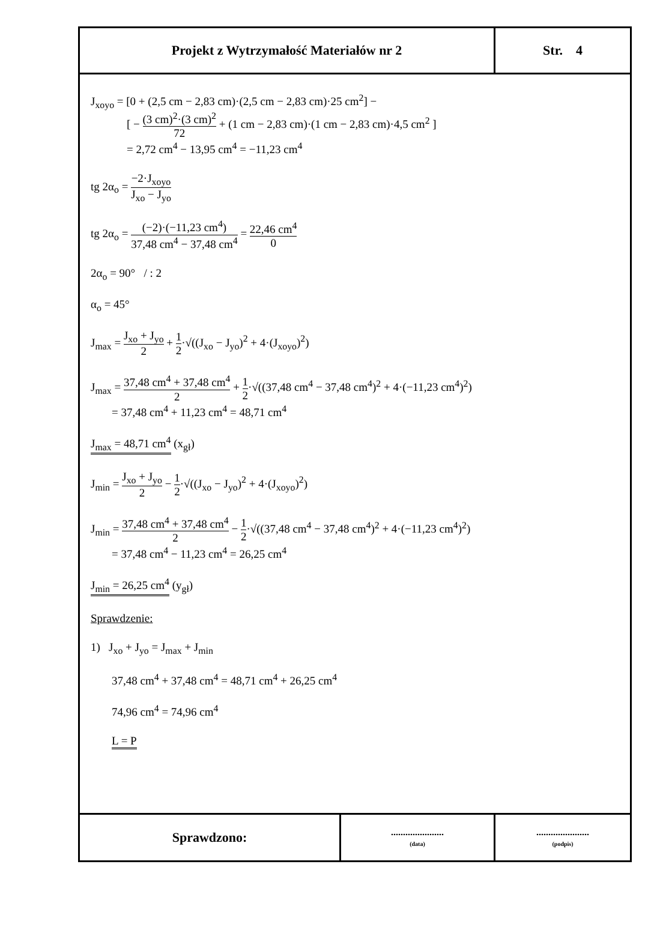| Projekt z Wytrzymałość Materiałów nr 2 | Str. 4 |
J<sub>xoyo</sub> = [0 + (2,5 cm − 2,83 cm)·(2,5 cm − 2,83 cm)·25 cm<sup>2</sup>] −
[ − (3 cm)<sup>2</sup>·(3 cm)<sup>2</sup> 72 + (1 cm − 2,83 cm)·(1 cm − 2,83 cm)·4,5 cm<sup>2</sup> ]
= 2,72 cm<sup>4</sup> − 13,95 cm<sup>4</sup> = −11,23 cm<sup>4</sup>
tg 2α<sub>o</sub> = −2·J<sub>xoyo</sub> J<sub>xo</sub> − J<sub>yo</sub>
tg 2α<sub>o</sub> = (−2)·(−11,23 cm<sup>4</sup>) 37,48 cm<sup>4</sup> − 37,48 cm<sup>4</sup> = 22,46 cm<sup>4</sup> 0
2α<sub>o</sub> = 90° / : 2
α<sub>o</sub> = 45°
J<sub>max</sub> = J<sub>xo</sub> + J<sub>yo</sub> 2 + 1 2·√((J<sub>xo</sub> − J<sub>yo</sub>)<sup>2</sup> + 4·(J<sub>xoyo</sub>)<sup>2</sup>)
J<sub>max</sub> = 37,48 cm<sup>4</sup> + 37,48 cm<sup>4</sup> 2 + 1 2·√((37,48 cm<sup>4</sup> − 37,48 cm<sup>4</sup>)<sup>2</sup> + 4·(−11,23 cm<sup>4</sup>)<sup>2</sup>)
= 37,48 cm<sup>4</sup> + 11,23 cm<sup>4</sup> = 48,71 cm<sup>4</sup>
J<sub>max</sub> = 48,71 cm<sup>4</sup> (x<sub>gł</sub>)
J<sub>min</sub> = J<sub>xo</sub> + J<sub>yo</sub> 2 − 1 2·√((J<sub>xo</sub> − J<sub>yo</sub>)<sup>2</sup> + 4·(J<sub>xoyo</sub>)<sup>2</sup>)
J<sub>min</sub> = 37,48 cm<sup>4</sup> + 37,48 cm<sup>4</sup> 2 − 1 2·√((37,48 cm<sup>4</sup> − 37,48 cm<sup>4</sup>)<sup>2</sup> + 4·(−11,23 cm<sup>4</sup>)<sup>2</sup>)
= 37,48 cm<sup>4</sup> − 11,23 cm<sup>4</sup> = 26,25 cm<sup>4</sup>
J<sub>min</sub> = 26,25 cm<sup>4</sup> (y<sub>gł</sub>)
Sprawdzenie:
1) J<sub>xo</sub> + J<sub>yo</sub> = J<sub>max</sub> + J<sub>min</sub>
37,48 cm<sup>4</sup> + 37,48 cm<sup>4</sup> = 48,71 cm<sup>4</sup> + 26,25 cm<sup>4</sup>
74,96 cm<sup>4</sup> = 74,96 cm<sup>4</sup>
L = P
| Sprawdzono: | ...................... (data) | ...................... (podpis) |